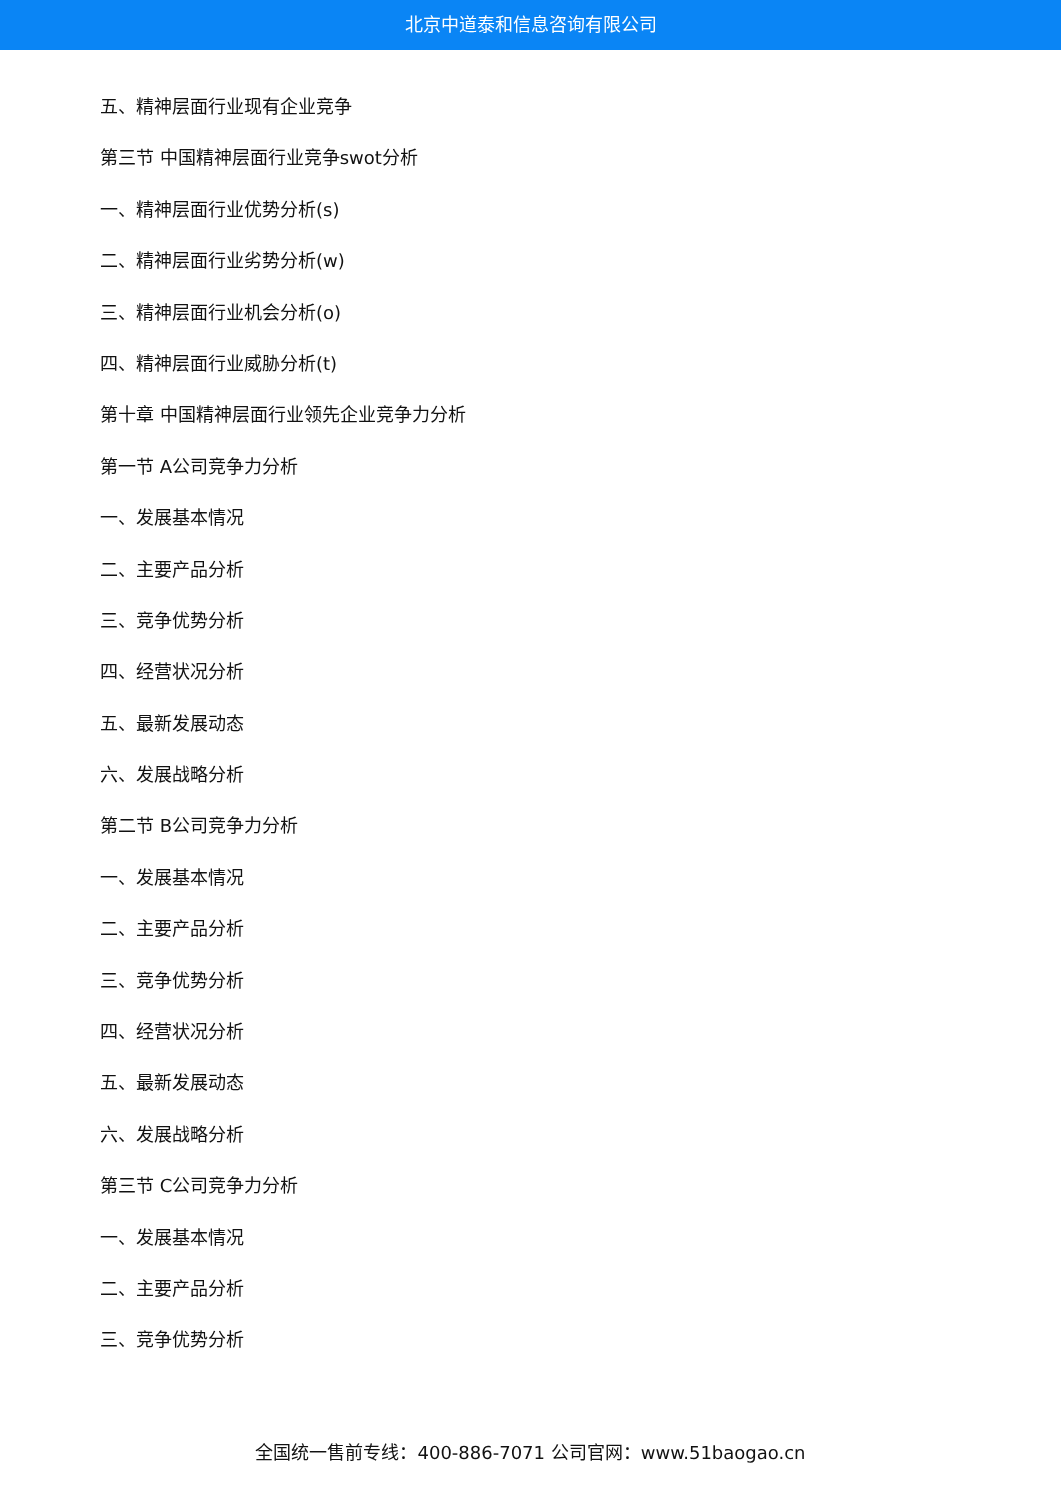北京中道泰和信息咨询有限公司
五、精神层面行业现有企业竞争
第三节 中国精神层面行业竞争swot分析
一、精神层面行业优势分析(s)
二、精神层面行业劣势分析(w)
三、精神层面行业机会分析(o)
四、精神层面行业威胁分析(t)
第十章 中国精神层面行业领先企业竞争力分析
第一节 A公司竞争力分析
一、发展基本情况
二、主要产品分析
三、竞争优势分析
四、经营状况分析
五、最新发展动态
六、发展战略分析
第二节 B公司竞争力分析
一、发展基本情况
二、主要产品分析
三、竞争优势分析
四、经营状况分析
五、最新发展动态
六、发展战略分析
第三节 C公司竞争力分析
一、发展基本情况
二、主要产品分析
三、竞争优势分析
全国统一售前专线：400-886-7071 公司官网：www.51baogao.cn